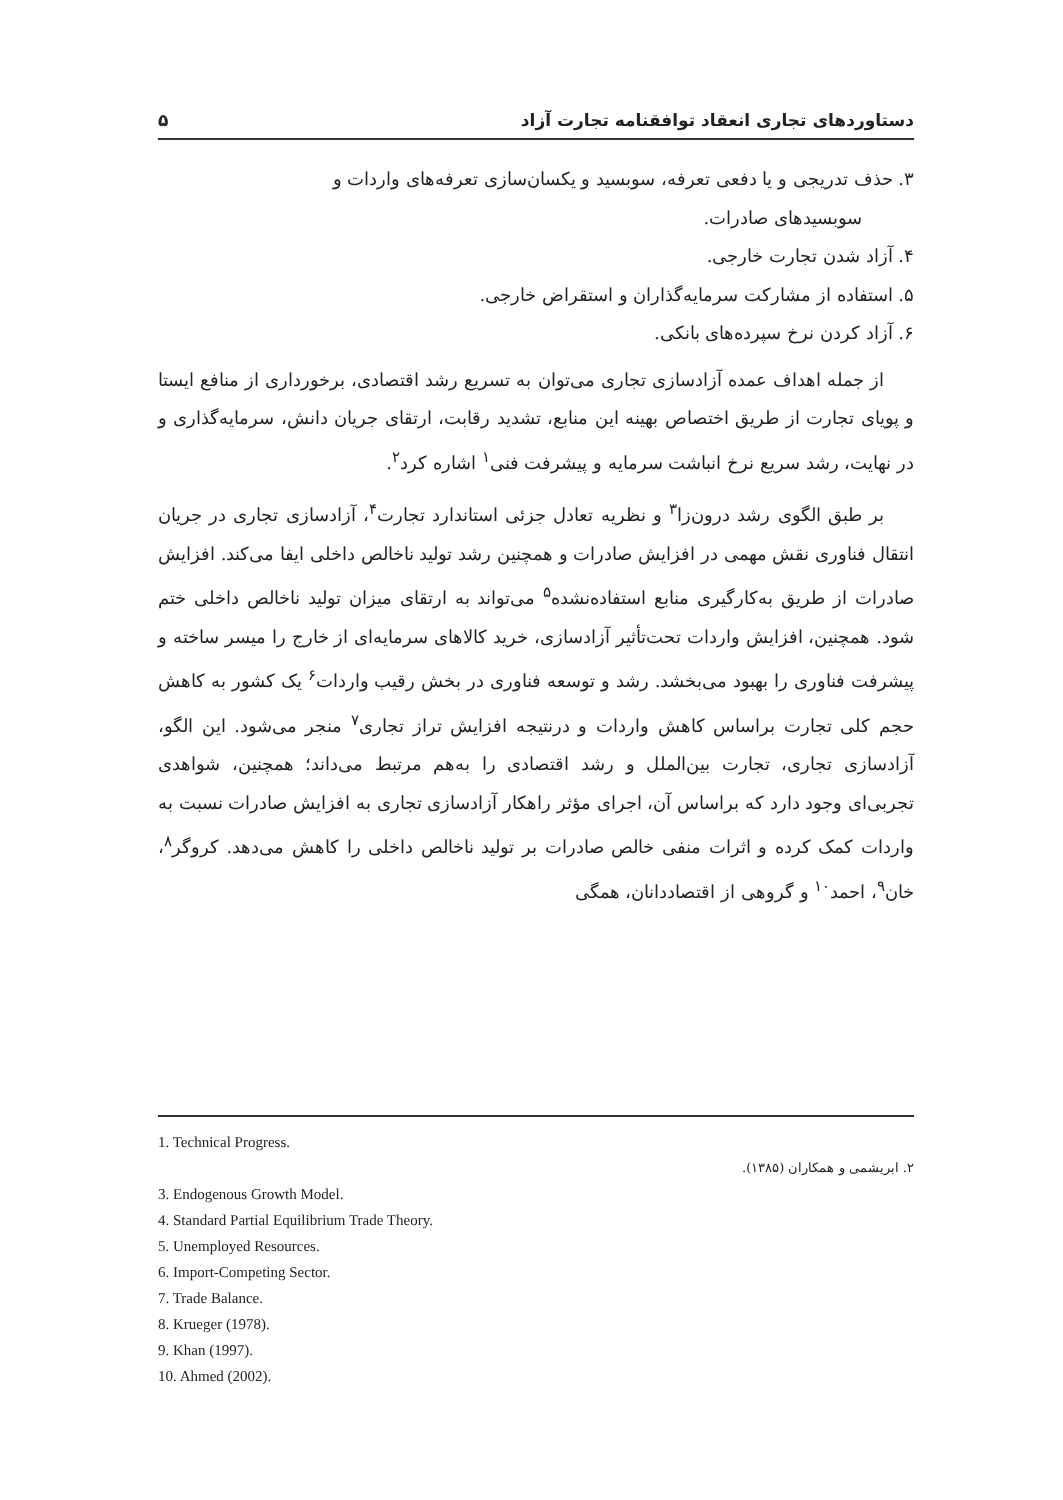دستاوردهای تجاری انعقاد توافقنامه تجارت آزاد ۵
۳. حذف تدریجی و یا دفعی تعرفه، سوبسید و یکسان‌سازی تعرفه‌های واردات و
سوبسیدهای صادرات.
۴. آزاد شدن تجارت خارجی.
۵. استفاده از مشارکت سرمایه‌گذاران و استقراض خارجی.
۶. آزاد کردن نرخ سپرده‌های بانکی.
از جمله اهداف عمده آزادسازی تجاری می‌توان به تسریع رشد اقتصادی، برخورداری از منافع ایستا و پویای تجارت از طریق اختصاص بهینه این منابع، تشدید رقابت، ارتقای جریان دانش، سرمایه‌گذاری و در نهایت، رشد سریع نرخ انباشت سرمایه و پیشرفت فنی<sup>۱</sup> اشاره کرد<sup>۲</sup>.
بر طبق الگوی رشد درون‌زا<sup>۳</sup> و نظریه تعادل جزئی استاندارد تجارت<sup>۴</sup>، آزادسازی تجاری در جریان انتقال فناوری نقش مهمی در افزایش صادرات و همچنین رشد تولید ناخالص داخلی ایفا می‌کند. افزایش صادرات از طریق به‌کارگیری منابع استفاده‌نشده<sup>۵</sup> می‌تواند به ارتقای میزان تولید ناخالص داخلی ختم شود. همچنین، افزایش واردات تحت‌تأثیر آزادسازی، خرید کالاهای سرمایه‌ای از خارج را میسر ساخته و پیشرفت فناوری را بهبود می‌بخشد. رشد و توسعه فناوری در بخش رقیب واردات<sup>۶</sup> یک کشور به کاهش حجم کلی تجارت براساس کاهش واردات و درنتیجه افزایش تراز تجاری<sup>۷</sup> منجر می‌شود. این الگو، آزادسازی تجاری، تجارت بین‌الملل و رشد اقتصادی را به‌هم مرتبط می‌داند؛ همچنین، شواهدی تجربی‌ای وجود دارد که براساس آن، اجرای مؤثر راهکار آزادسازی تجاری به افزایش صادرات نسبت به واردات کمک کرده و اثرات منفی خالص صادرات بر تولید ناخالص داخلی را کاهش می‌دهد. کروگر<sup>۸</sup>، خان<sup>۹</sup>، احمد<sup>۱۰</sup> و گروهی از اقتصاددانان، همگی
1. Technical Progress.
۲. ابریشمی و همکاران (۱۳۸۵).
3. Endogenous Growth Model.
4. Standard Partial Equilibrium Trade Theory.
5. Unemployed Resources.
6. Import-Competing Sector.
7. Trade Balance.
8. Krueger (1978).
9. Khan (1997).
10. Ahmed (2002).